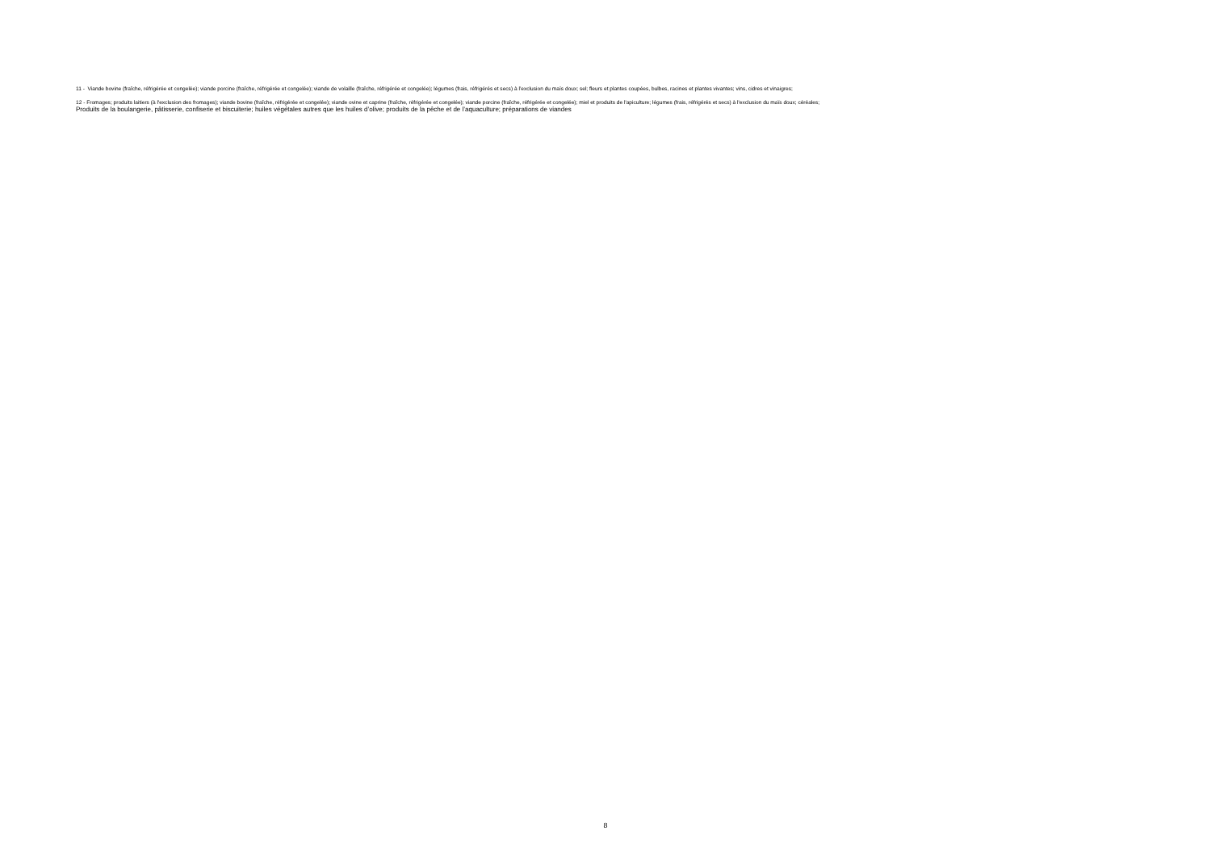11 - Viande bovine (fraîche, réfrigérée et congelée); viande porcine (fraîche, réfrigérée et congelée); viande de volaille (fraîche, réfrigérée et congelée); légumes (frais, réfrigérés et secs) à l’exclusion du maïs doux; sel; fleurs et plantes coupées, bulbes, racines et plantes vivantes; vins, cidres et vinaigres;
12 - Fromages; produits laitiers (à l'exclusion des fromages); viande bovine (fraîche, réfrigérée et congelée); viande ovine et caprine (fraîche, réfrigérée et congelée); viande porcine (fraîche, réfrigérée et congelée); miel et produits de l'apiculture; légumes (frais, réfrigérés et secs) à l'exclusion du maïs doux; céréales;
Produits de la boulangerie, pâtisserie, confiserie et biscuiterie; huiles végétales autres que les huiles d’olive; produits de la pêche et de l’aquaculture; préparations de viandes
8